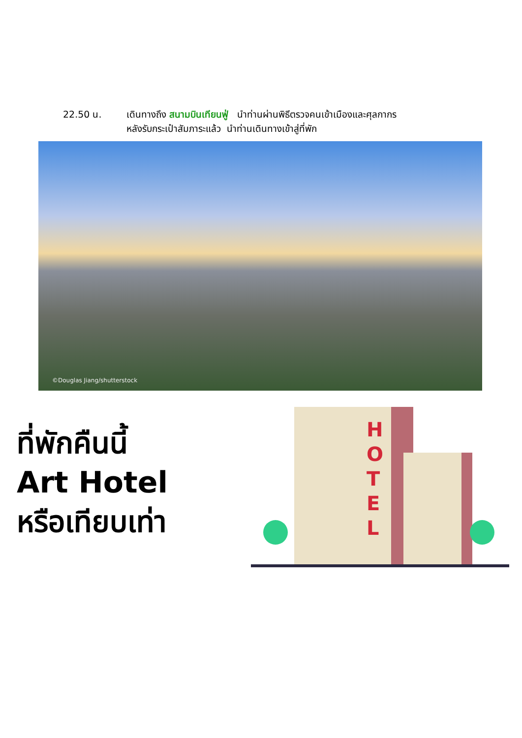22.50 น. เดินทางถึง สนามบินเทียนฟู่ นำท่านผ่านพิธีตรวจคนเข้าเมืองและศุลกากร
หลังรับกระเป๋าสัมภาระแล้ว นำท่านเดินทางเข้าสู่ที่พัก
©Douglas Jiang/shutterstock
ที่พักคืนนี้
Art Hotel
หรือเทียบเท่า
H
O
T
E
L